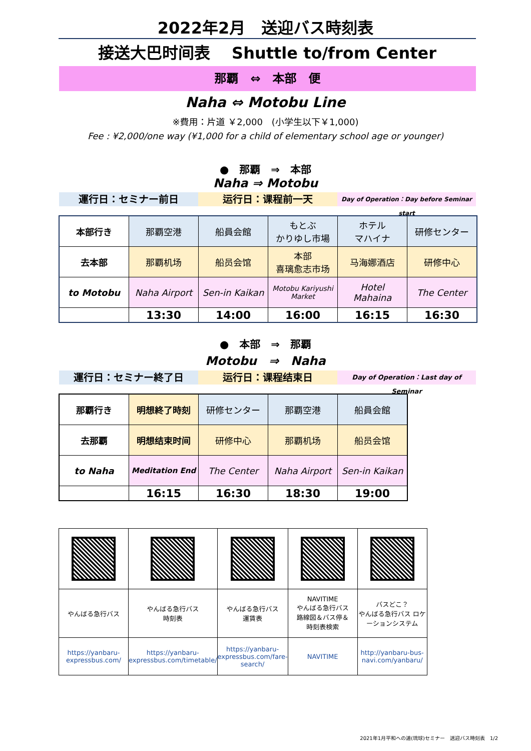2022年2月　送迎バス時刻表
接送大巴时间表　 Shuttle to/from Center
那覇　⇔　本部　便
Naha ⇔ Motobu Line
※費用：片道 ￥2,000　(小学生以下￥1,000)
Fee : ¥2,000/one way (¥1,000 for a child of elementary school age or younger)
●　那覇　⇒　本部
Naha ⇒ Motobu
運行日：セミナー前日 运行日：课程前一天
Day of Operation：Day before Seminar start
| 本部行き | 那覇空港 | 船員会館 | もとぶ かりゆし市場 | ホテル マハイナ | 研修センター |
| 去本部 | 那覇机场 | 船员会馆 | 本部 喜璃愈志市场 | 马海娜酒店 | 研修中心 |
| to Motobu | Naha Airport | Sen-in Kaikan | Motobu Kariyushi Market | Hotel Mahaina | The Center |
| | 13:30 | 14:00 | 16:00 | 16:15 | 16:30 |
●　本部　⇒　那覇
Motobu　⇒　Naha
運行日：セミナー終了日 运行日：课程结束日
Day of Operation：Last day of Seminar
| 那覇行き | 明想終了時刻 | 研修センター | 那覇空港 | 船員会館 |
| 去那覇 | 明想结束时间 | 研修中心 | 那覇机场 | 船员会馆 |
| to Naha | Meditation End | The Center | Naha Airport | Sen-in Kaikan |
| | 16:15 | 16:30 | 18:30 | 19:00 |
| やんばる急行バス | やんばる急行バス 時刻表 | やんばる急行バス 運賃表 | NAVITIME やんばる急行バス 路線図＆バス停＆ 時刻表検索 | バスどこ？ やんばる急行バス ロケーションシステム |
| https://yanbaru-expressbus.com/ | https://yanbaru-expressbus.com/timetable/ | https://yanbaru-expressbus.com/fare-search/ | NAVITIME | http://yanbaru-bus-navi.com/yanbaru/ |
2021年1月平和への道(琉球)セミナー　送迎バス時刻表　1/2